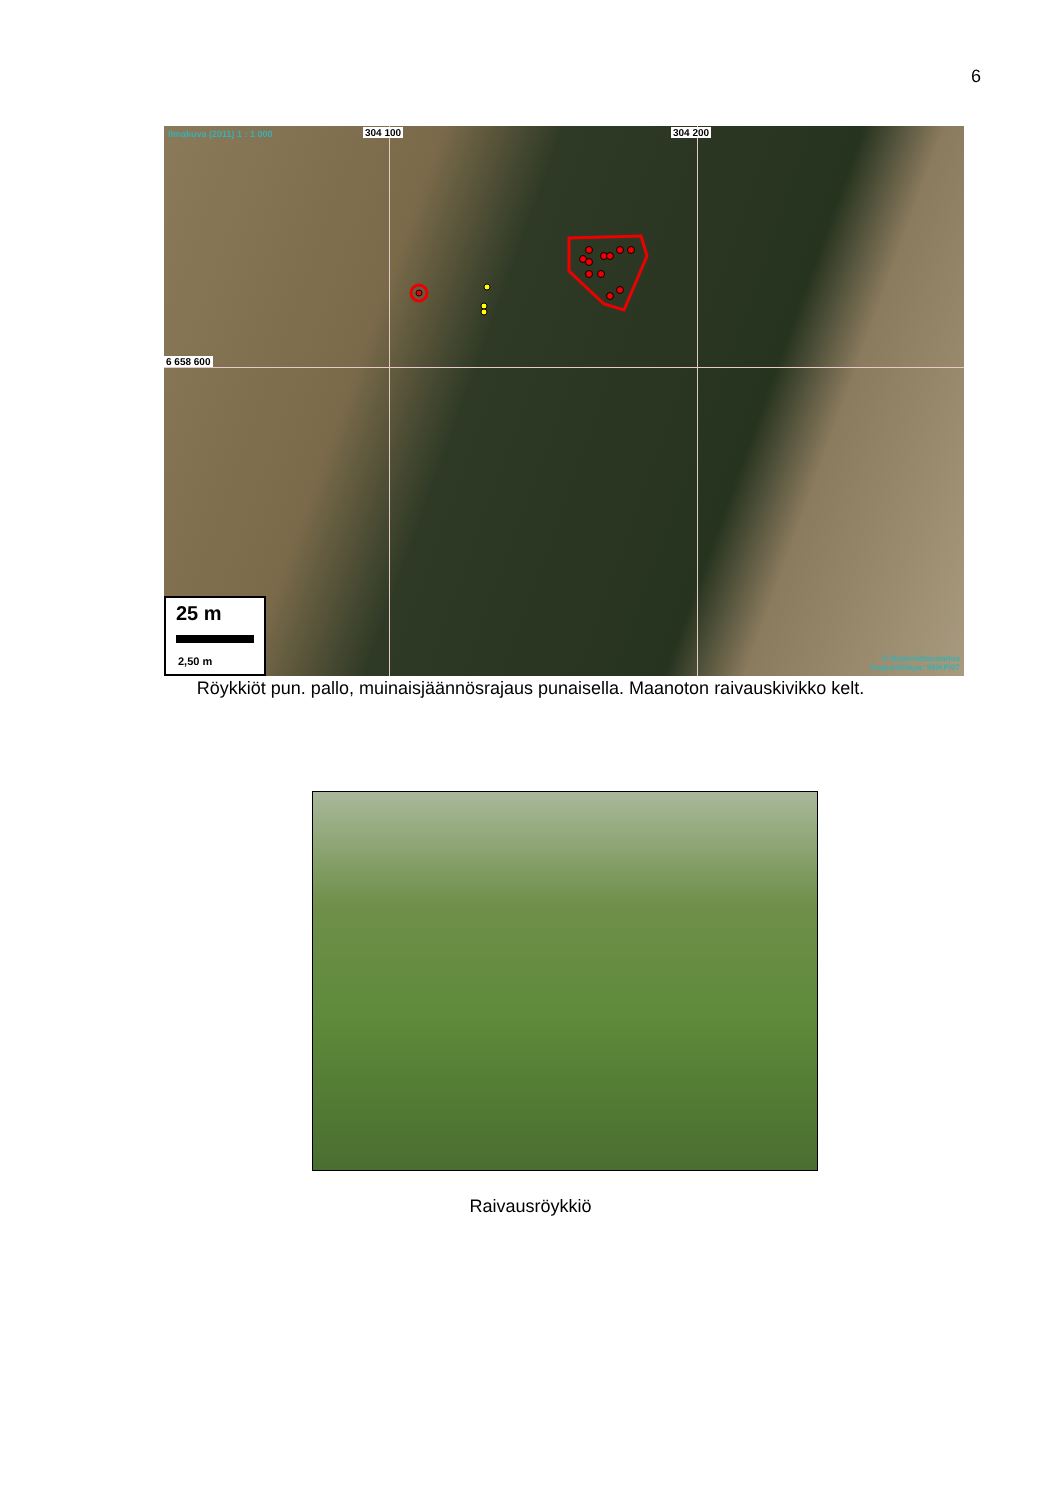6
Ilmakuva (2011) 1 : 1 000 304 100 304 200
6 658 600
25 m
2,50 m
© Maanmittauslaitos
Kopiointilupa: 99/KP/07
Röykkiöt pun. pallo, muinaisjäännösrajaus punaisella. Maanoton raivauskivikko kelt.
Raivausröykkiö